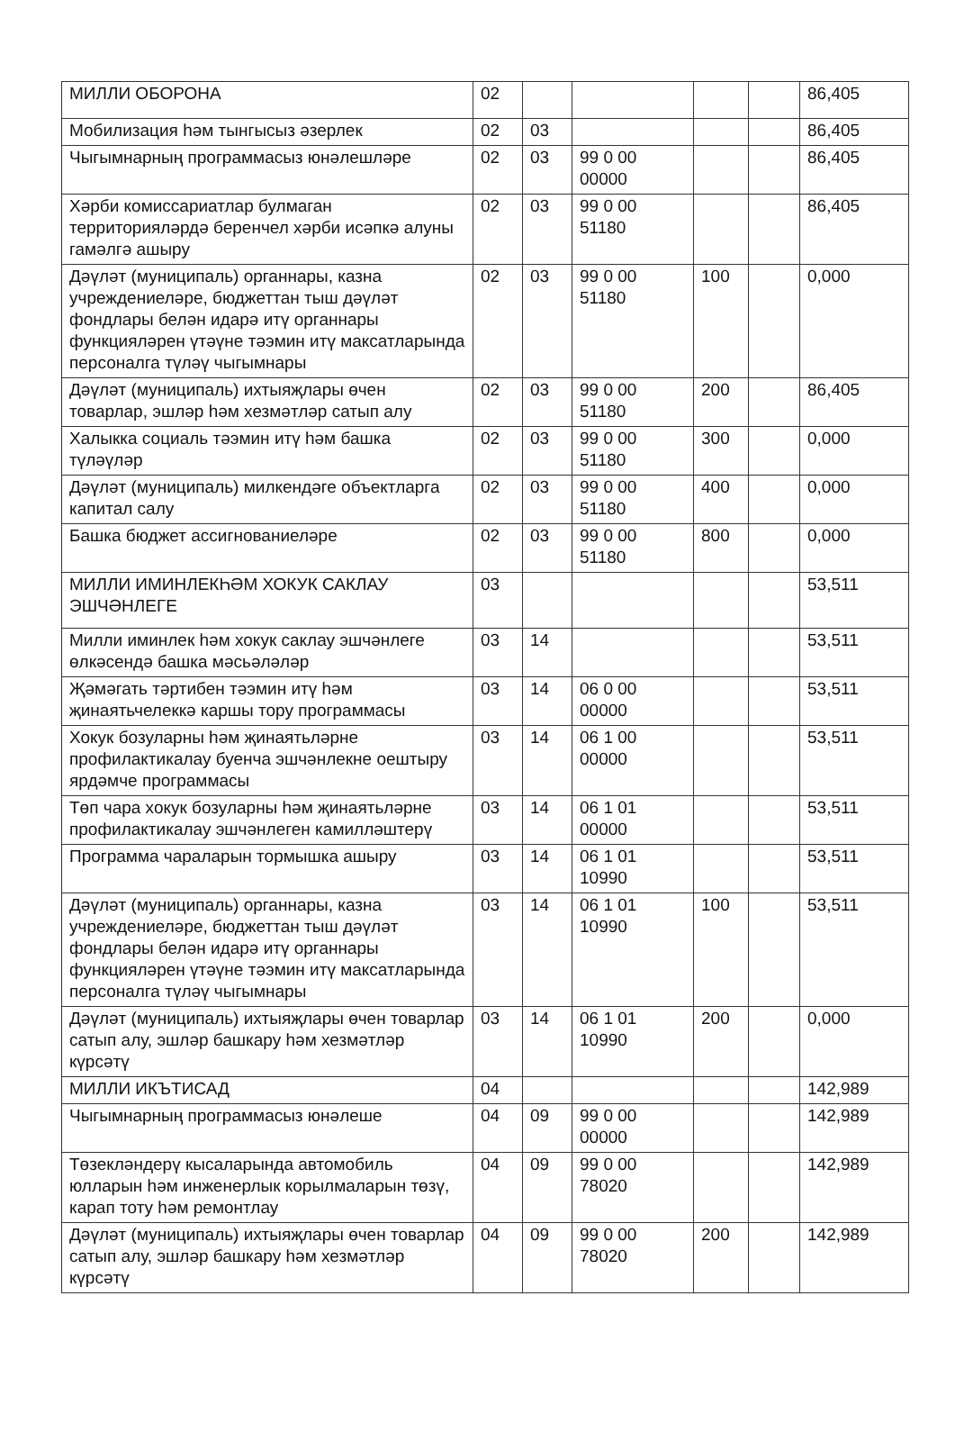| МИЛЛИ ОБОРОНА | 02 | | | | | 86,405 |
| Мобилизация һәм тынгысыз әзерлек | 02 | 03 | | | | 86,405 |
| Чыгымнарның программасыз юнәлешләре | 02 | 03 | 99 0 00 00000 | | | 86,405 |
| Хәрби комиссариатлар булмаган территорияләрдә беренчел хәрби исәпкә алуны гамәлгә ашыру | 02 | 03 | 99 0 00 51180 | | | 86,405 |
| Дәүләт (муниципаль) органнары, казна учреждениеләре, бюджеттан тыш дәүләт фондлары белән идарә итү органнары функцияләрен үтәүне тәэмин итү максатларында персоналга түләү чыгымнары | 02 | 03 | 99 0 00 51180 | 100 | | 0,000 |
| Дәүләт (муниципаль) ихтыяҗлары өчен товарлар, эшләр һәм хезмәтләр сатып алу | 02 | 03 | 99 0 00 51180 | 200 | | 86,405 |
| Халыкка социаль тәэмин итү һәм башка түләүләр | 02 | 03 | 99 0 00 51180 | 300 | | 0,000 |
| Дәүләт (муниципаль) милкендәге объектларга капитал салу | 02 | 03 | 99 0 00 51180 | 400 | | 0,000 |
| Башка бюджет ассигнованиеләре | 02 | 03 | 99 0 00 51180 | 800 | | 0,000 |
| МИЛЛИ ИМИНЛЕКҺӘМ ХОКУК САКЛАУ ЭШЧӘНЛЕГЕ | 03 | | | | | 53,511 |
| Милли иминлек һәм хокук саклау эшчәнлеге өлкәсендә башка мәсьәләләр | 03 | 14 | | | | 53,511 |
| Җәмәгать тәртибен тәэмин итү һәм җинаятьчелеккә каршы тору программасы | 03 | 14 | 06 0 00 00000 | | | 53,511 |
| Хокук бозуларны һәм җинаятьләрне профилактикалау буенча эшчәнлекне оештыру ярдәмче программасы | 03 | 14 | 06 1 00 00000 | | | 53,511 |
| Төп чара хокук бозуларны һәм җинаятьләрне профилактикалау эшчәнлеген камилләштерү | 03 | 14 | 06 1 01 00000 | | | 53,511 |
| Программа чараларын тормышка ашыру | 03 | 14 | 06 1 01 10990 | | | 53,511 |
| Дәүләт (муниципаль) органнары, казна учреждениеләре, бюджеттан тыш дәүләт фондлары белән идарә итү органнары функцияләрен үтәүне тәэмин итү максатларында персоналга түләү чыгымнары | 03 | 14 | 06 1 01 10990 | 100 | | 53,511 |
| Дәүләт (муниципаль) ихтыяҗлары өчен товарлар сатып алу, эшләр башкару һәм хезмәтләр күрсәтү | 03 | 14 | 06 1 01 10990 | 200 | | 0,000 |
| МИЛЛИ ИКЪТИСАД | 04 | | | | | 142,989 |
| Чыгымнарның программасыз юнәлеше | 04 | 09 | 99 0 00 00000 | | | 142,989 |
| Төзекләндерү кысаларында автомобиль юлларын һәм инженерлык корылмаларын төзү, карап тоту һәм ремонтлау | 04 | 09 | 99 0 00 78020 | | | 142,989 |
| Дәүләт (муниципаль) ихтыяҗлары өчен товарлар сатып алу, эшләр башкару һәм хезмәтләр күрсәтү | 04 | 09 | 99 0 00 78020 | 200 | | 142,989 |